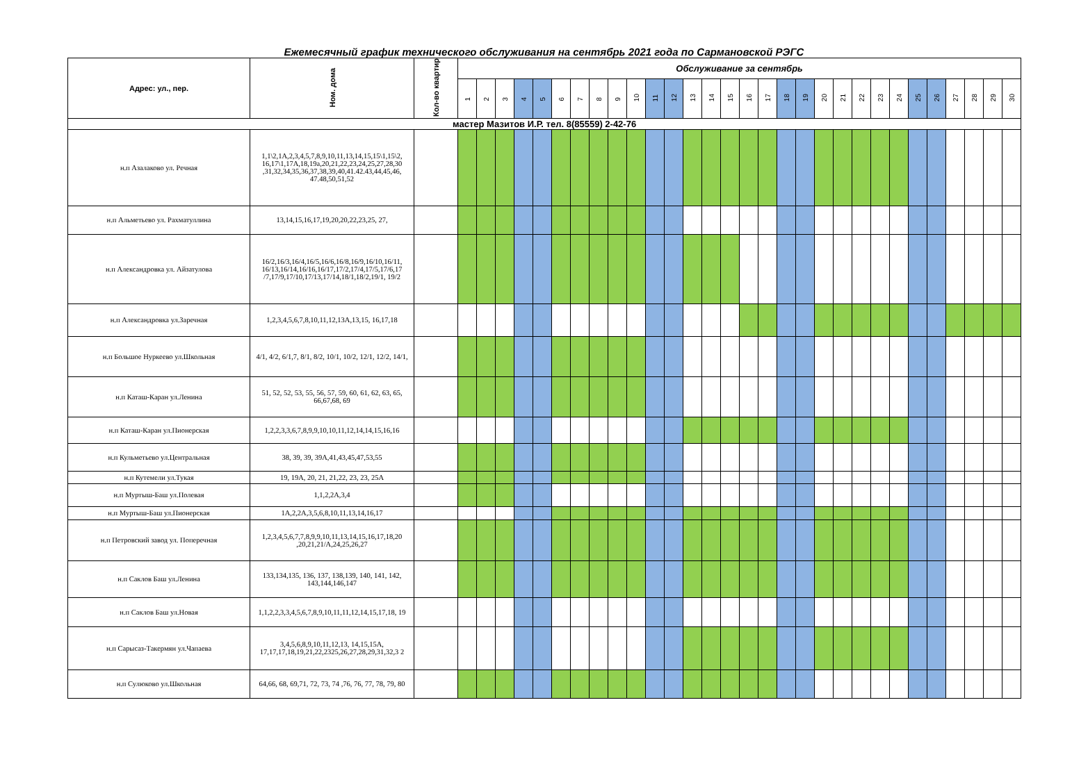Ежемесячный график технического обслуживания на сентябрь 2021 года по Сармановской РЭГС
| Адрес: ул., пер. | Ном. дома | Кол-во квартир | Обслуживание за сентябрь | | | | | | | | | | | | | | | | | | | | | | | | | | | | | |
| --- | --- | --- | --- | --- | --- | --- | --- | --- | --- | --- | --- | --- | --- | --- | --- | --- | --- | --- | --- | --- | --- | --- | --- | --- | --- | --- | --- | --- | --- | --- | --- | --- |
| | | | 1 | 2 | 3 | 4 | 5 | 6 | 7 | 8 | 9 | 10 | 11 | 12 | 13 | 14 | 15 | 16 | 17 | 18 | 19 | 20 | 21 | 22 | 23 | 24 | 25 | 26 | 27 | 28 | 29 | 30 |
| мастер Мазитов И.Р. тел. 8(85559) 2-42-76 | | | | | | | | | | | | | | | | | | | | | | | | | | | | | | | | |
| н.п Азалаково ул. Речная | 1,1\2,1А,2,3,4,5,7,8,9,10,11,13,14,15,15\1,15\2, 16,17\1,17А,18,19а,20,21,22,23,24,25,27,28,30 ,31,32,34,35,36,37,38,39,40,41.42.43,44,45,46, 47.48,50,51,52 | | | | | | | | | | | | | | | | | | | | | | | | | | | | | | | |
| н.п Альметьево ул. Рахматуллина | 13,14,15,16,17,19,20,20,22,23,25, 27, | | | | | | | | | | | | | | | | | | | | | | | | | | | | | | | |
| н.п Александровка ул. Айзатулова | 16/2,16/3,16/4,16/5,16/6,16/8,16/9,16/10,16/11, 16/13,16/14,16/16,16/17,17/2,17/4,17/5,17/6,17 /7,17/9,17/10,17/13,17/14,18/1,18/2,19/1, 19/2 | | | | | | | | | | | | | | | | | | | | | | | | | | | | | | | |
| н.п Александровка ул.Заречная | 1,2,3,4,5,6,7,8,10,11,12,13А,13,15, 16,17,18 | | | | | | | | | | | | | | | | | | | | | | | | | | | | | | | |
| н.п Большое Нуркеево ул.Школьная | 4/1, 4/2, 6/1,7, 8/1, 8/2, 10/1, 10/2, 12/1, 12/2, 14/1, | | | | | | | | | | | | | | | | | | | | | | | | | | | | | | | |
| н.п Каташ-Каран ул.Ленина | 51, 52, 52, 53, 55, 56, 57, 59, 60, 61, 62, 63, 65, 66,67,68, 69 | | | | | | | | | | | | | | | | | | | | | | | | | | | | | | | |
| н.п Каташ-Каран ул.Пионерская | 1,2,2,3,3,6,7,8,9,9,10,10,11,12,14,14,15,16,16 | | | | | | | | | | | | | | | | | | | | | | | | | | | | | | | |
| н.п Кульметьево ул.Центральная | 38, 39, 39, 39А,41,43,45,47,53,55 | | | | | | | | | | | | | | | | | | | | | | | | | | | | | | | |
| н.п Кутемели ул.Тукая | 19, 19А, 20, 21, 21,22, 23, 23, 25А | | | | | | | | | | | | | | | | | | | | | | | | | | | | | | | |
| н.п Муртыш-Баш ул.Полевая | 1,1,2,2А,3,4 | | | | | | | | | | | | | | | | | | | | | | | | | | | | | | | |
| н.п Муртыш-Баш ул.Пионерская | 1А,2,2А,3,5,6,8,10,11,13,14,16,17 | | | | | | | | | | | | | | | | | | | | | | | | | | | | | | | |
| н.п Петровский завод ул. Поперечная | 1,2,3,4,5,6,7,7,8,9,9,10,11,13,14,15,16,17,18,20 ,20,21,21/А,24,25,26,27 | | | | | | | | | | | | | | | | | | | | | | | | | | | | | | | |
| н.п Саклов Баш ул.Ленина | 133,134,135, 136, 137, 138,139, 140, 141, 142, 143,144,146,147 | | | | | | | | | | | | | | | | | | | | | | | | | | | | | | | |
| н.п Саклов Баш ул.Новая | 1,1,2,2,3,3,4,5,6,7,8,9,10,11,11,12,14,15,17,18, 19 | | | | | | | | | | | | | | | | | | | | | | | | | | | | | | | |
| н.п Сарысаз-Такермян ул.Чапаева | 3,4,5,6,8,9,10,11,12,13, 14,15,15А, 17,17,17,18,19,21,22,2325,26,27,28,29,31,32,3 2 | | | | | | | | | | | | | | | | | | | | | | | | | | | | | | | |
| н.п Сулюково ул.Школьная | 64,66, 68, 69,71, 72, 73, 74 ,76, 76, 77, 78, 79, 80 | | | | | | | | | | | | | | | | | | | | | | | | | | | | | | | |